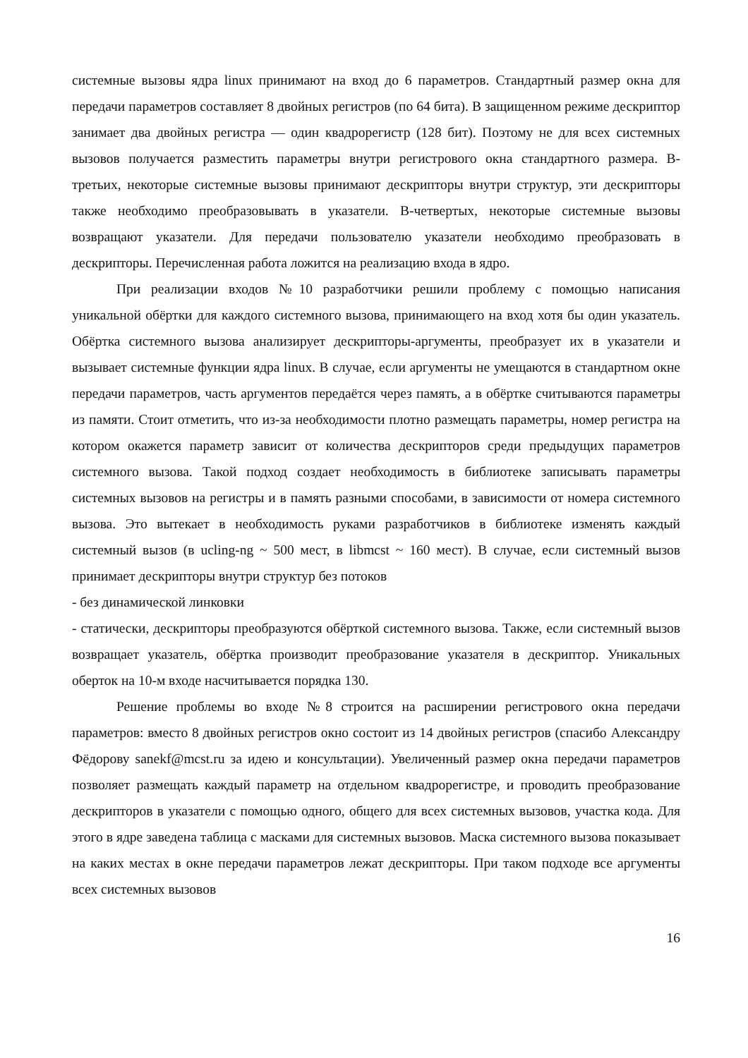системные вызовы ядра linux принимают на вход до 6 параметров. Стандартный размер окна для передачи параметров составляет 8 двойных регистров (по 64 бита). В защищенном режиме дескриптор занимает два двойных регистра — один квадрорегистр (128 бит). Поэтому не для всех системных вызовов получается разместить параметры внутри регистрового окна стандартного размера. В-третьих, некоторые системные вызовы принимают дескрипторы внутри структур, эти дескрипторы также необходимо преобразовывать в указатели. В-четвертых, некоторые системные вызовы возвращают указатели. Для передачи пользователю указатели необходимо преобразовать в дескрипторы. Перечисленная работа ложится на реализацию входа в ядро.
При реализации входов №10 разработчики решили проблему с помощью написания уникальной обёртки для каждого системного вызова, принимающего на вход хотя бы один указатель. Обёртка системного вызова анализирует дескрипторы-аргументы, преобразует их в указатели и вызывает системные функции ядра linux. В случае, если аргументы не умещаются в стандартном окне передачи параметров, часть аргументов передаётся через память, а в обёртке считываются параметры из памяти. Стоит отметить, что из-за необходимости плотно размещать параметры, номер регистра на котором окажется параметр зависит от количества дескрипторов среди предыдущих параметров системного вызова. Такой подход создает необходимость в библиотеке записывать параметры системных вызовов на регистры и в память разными способами, в зависимости от номера системного вызова. Это вытекает в необходимость руками разработчиков в библиотеке изменять каждый системный вызов (в ucling-ng ~ 500 мест, в libmcst ~ 160 мест). В случае, если системный вызов принимает дескрипторы внутри структур без потоков
- без динамической линковки
- статически, дескрипторы преобразуются обёрткой системного вызова. Также, если системный вызов возвращает указатель, обёртка производит преобразование указателя в дескриптор. Уникальных оберток на 10-м входе насчитывается порядка 130.
Решение проблемы во входе №8 строится на расширении регистрового окна передачи параметров: вместо 8 двойных регистров окно состоит из 14 двойных регистров (спасибо Александру Фёдорову sanekf@mcst.ru за идею и консультации). Увеличенный размер окна передачи параметров позволяет размещать каждый параметр на отдельном квадрорегистре, и проводить преобразование дескрипторов в указатели с помощью одного, общего для всех системных вызовов, участка кода. Для этого в ядре заведена таблица с масками для системных вызовов. Маска системного вызова показывает на каких местах в окне передачи параметров лежат дескрипторы. При таком подходе все аргументы всех системных вызовов
16